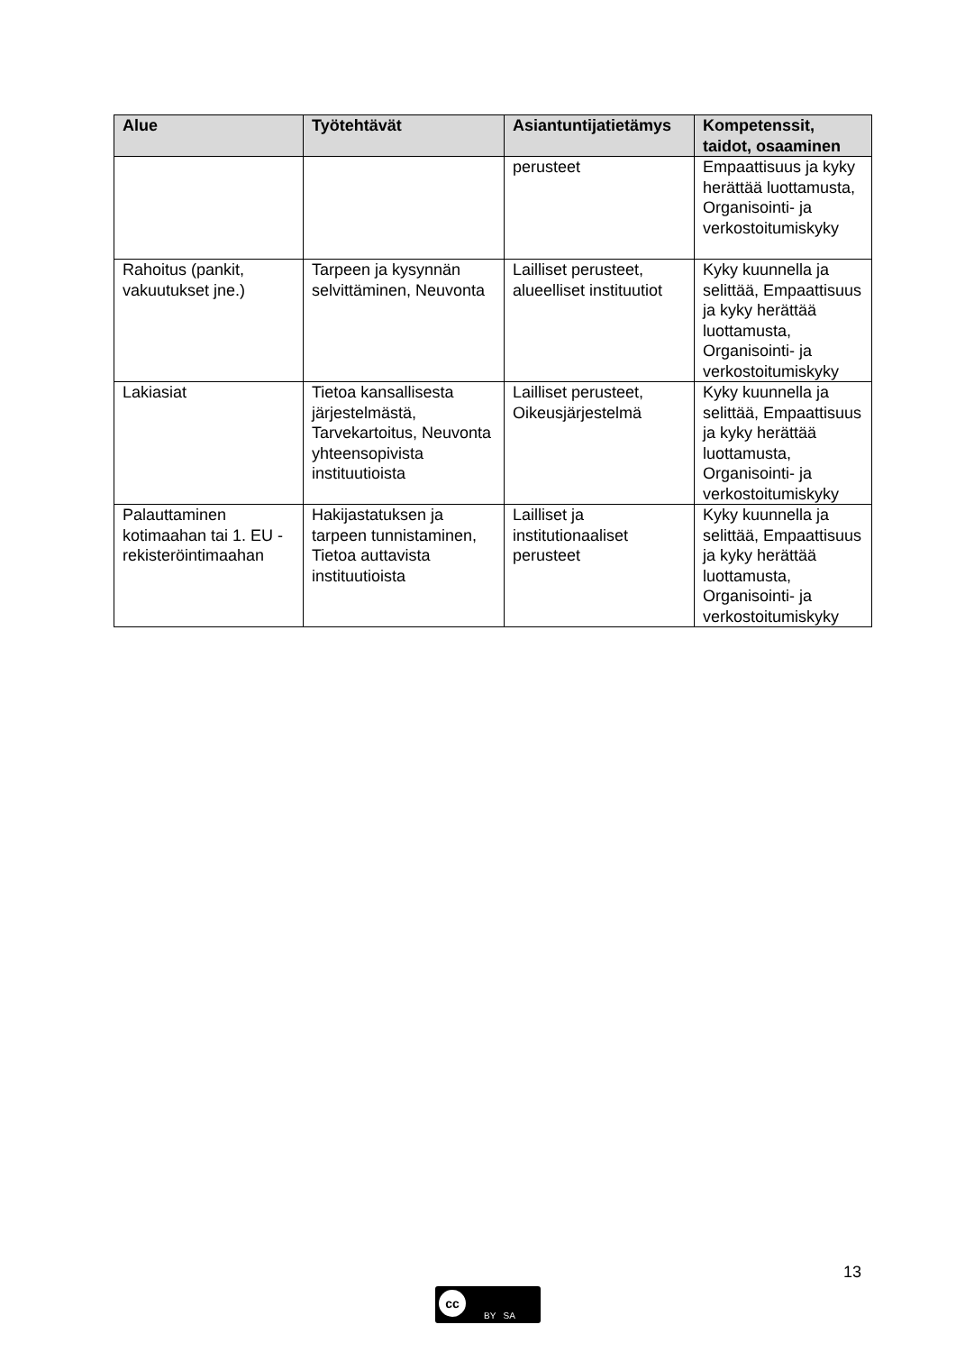| Alue | Työtehtävät | Asiantuntijatietämys | Kompetenssit, taidot, osaaminen |
| --- | --- | --- | --- |
| | | perusteet | Empaattisuus ja kyky herättää luottamusta, Organisointi- ja verkostoitumiskyky |
| Rahoitus (pankit, vakuutukset jne.) | Tarpeen ja kysynnän selvittäminen, Neuvonta | Lailliset perusteet, alueelliset instituutiot | Kyky kuunnella ja selittää, Empaattisuus ja kyky herättää luottamusta, Organisointi- ja verkostoitumiskyky |
| Lakiasiat | Tietoa kansallisesta järjestelmästä, Tarvekartoitus, Neuvonta yhteensopivista instituutioista | Lailliset perusteet, Oikeusjärjestelmä | Kyky kuunnella ja selittää, Empaattisuus ja kyky herättää luottamusta, Organisointi- ja verkostoitumiskyky |
| Palauttaminen kotimaahan tai 1. EU - rekisteröintimaahan | Hakijastatuksen ja tarpeen tunnistaminen, Tietoa auttavista instituutioista | Lailliset ja institutionaaliset perusteet | Kyky kuunnella ja selittää, Empaattisuus ja kyky herättää luottamusta, Organisointi- ja verkostoitumiskyky |
13
cc
BY SA